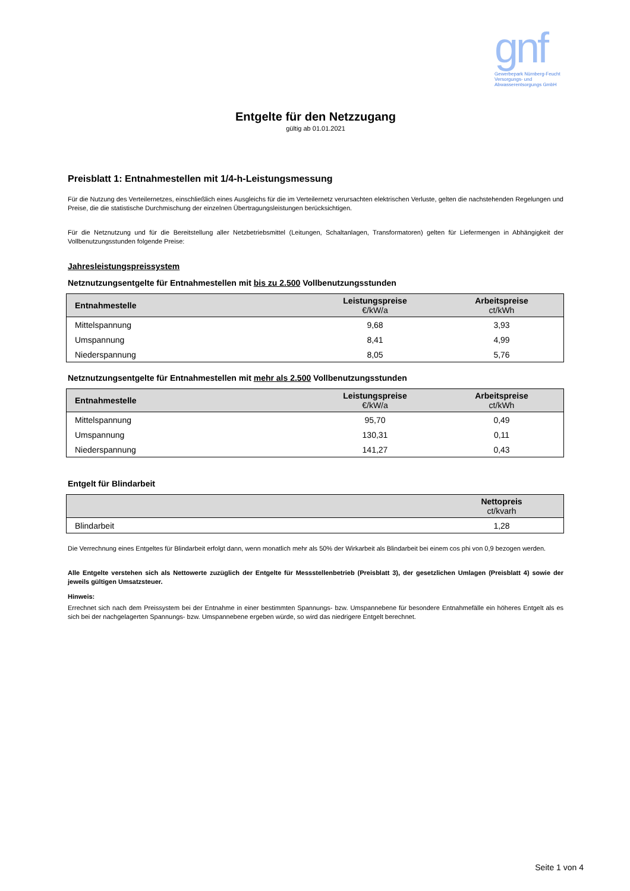gnf
Gewerbepark Nürnberg-Feucht
Versorgungs- und
Abwasserentsorgungs GmbH
Entgelte für den Netzzugang
gültig ab 01.01.2021
Preisblatt 1: Entnahmestellen mit 1/4-h-Leistungsmessung
Für die Nutzung des Verteilernetzes, einschließlich eines Ausgleichs für die im Verteilernetz verursachten elektrischen Verluste, gelten die nachstehenden Regelungen und Preise, die die statistische Durchmischung der einzelnen Übertragungsleistungen berücksichtigen.
Für die Netznutzung und für die Bereitstellung aller Netzbetriebsmittel (Leitungen, Schaltanlagen, Transformatoren) gelten für Liefermengen in Abhängigkeit der Vollbenutzungsstunden folgende Preise:
Jahresleistungspreissystem
Netznutzungsentgelte für Entnahmestellen mit bis zu 2.500 Vollbenutzungsstunden
| Entnahmestelle | Leistungspreise €/kW/a | Arbeitspreise ct/kWh |
| --- | --- | --- |
| Mittelspannung | 9,68 | 3,93 |
| Umspannung | 8,41 | 4,99 |
| Niederspannung | 8,05 | 5,76 |
Netznutzungsentgelte für Entnahmestellen mit mehr als 2.500 Vollbenutzungsstunden
| Entnahmestelle | Leistungspreise €/kW/a | Arbeitspreise ct/kWh |
| --- | --- | --- |
| Mittelspannung | 95,70 | 0,49 |
| Umspannung | 130,31 | 0,11 |
| Niederspannung | 141,27 | 0,43 |
Entgelt für Blindarbeit
| | Nettopreis ct/kvarh |
| --- | --- |
| Blindarbeit | 1,28 |
Die Verrechnung eines Entgeltes für Blindarbeit erfolgt dann, wenn monatlich mehr als 50% der Wirkarbeit als Blindarbeit bei einem cos phi von 0,9 bezogen werden.
Alle Entgelte verstehen sich als Nettowerte zuzüglich der Entgelte für Messstellenbetrieb (Preisblatt 3), der gesetzlichen Umlagen (Preisblatt 4) sowie der jeweils gültigen Umsatzsteuer.
Hinweis:
Errechnet sich nach dem Preissystem bei der Entnahme in einer bestimmten Spannungs- bzw. Umspannebene für besondere Entnahmefälle ein höheres Entgelt als es sich bei der nachgelagerten Spannungs- bzw. Umspannebene ergeben würde, so wird das niedrigere Entgelt berechnet.
Seite 1 von 4